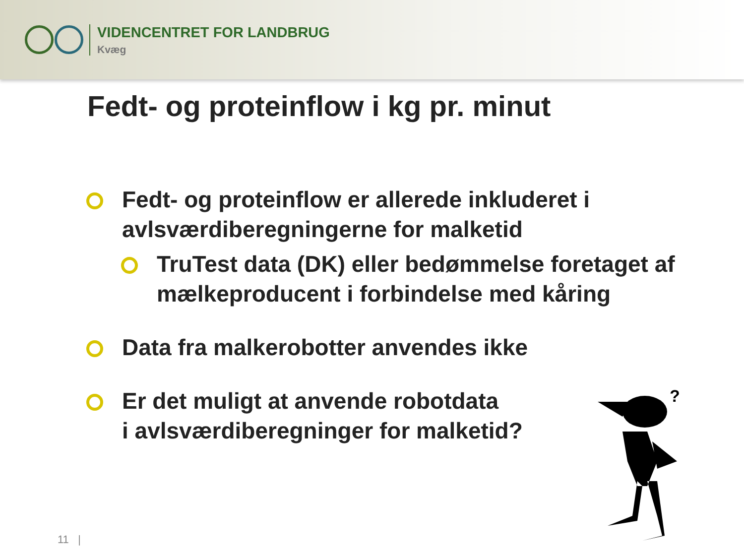VIDENCENTRET FOR LANDBRUG
Kvæg
Fedt- og proteinflow i kg pr. minut
Fedt- og proteinflow er allerede inkluderet i avlsværdiberegningerne for malketid
TruTest data (DK) eller bedømmelse foretaget af mælkeproducent i forbindelse med kåring
Data fra malkerobotter anvendes ikke
Er det muligt at anvende robotdata
i avlsværdiberegninger for malketid?
?
11 |